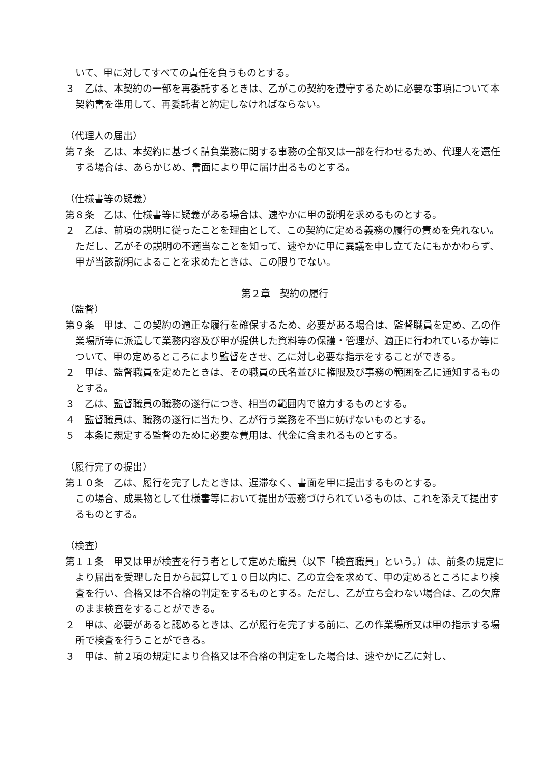いて、甲に対してすべての責任を負うものとする。
３　乙は、本契約の一部を再委託するときは、乙がこの契約を遵守するために必要な事項について本契約書を準用して、再委託者と約定しなければならない。
（代理人の届出）
第７条　乙は、本契約に基づく請負業務に関する事務の全部又は一部を行わせるため、代理人を選任する場合は、あらかじめ、書面により甲に届け出るものとする。
（仕様書等の疑義）
第８条　乙は、仕様書等に疑義がある場合は、速やかに甲の説明を求めるものとする。
２　乙は、前項の説明に従ったことを理由として、この契約に定める義務の履行の責めを免れない。ただし、乙がその説明の不適当なことを知って、速やかに甲に異議を申し立てたにもかかわらず、甲が当該説明によることを求めたときは、この限りでない。
第２章　契約の履行
（監督）
第９条　甲は、この契約の適正な履行を確保するため、必要がある場合は、監督職員を定め、乙の作業場所等に派遣して業務内容及び甲が提供した資料等の保護・管理が、適正に行われているか等について、甲の定めるところにより監督をさせ、乙に対し必要な指示をすることができる。
２　甲は、監督職員を定めたときは、その職員の氏名並びに権限及び事務の範囲を乙に通知するものとする。
３　乙は、監督職員の職務の遂行につき、相当の範囲内で協力するものとする。
４　監督職員は、職務の遂行に当たり、乙が行う業務を不当に妨げないものとする。
５　本条に規定する監督のために必要な費用は、代金に含まれるものとする。
（履行完了の提出）
第１０条　乙は、履行を完了したときは、遅滞なく、書面を甲に提出するものとする。
この場合、成果物として仕様書等において提出が義務づけられているものは、これを添えて提出するものとする。
（検査）
第１１条　甲又は甲が検査を行う者として定めた職員（以下「検査職員」という。）は、前条の規定により届出を受理した日から起算して１０日以内に、乙の立会を求めて、甲の定めるところにより検査を行い、合格又は不合格の判定をするものとする。ただし、乙が立ち会わない場合は、乙の欠席のまま検査をすることができる。
２　甲は、必要があると認めるときは、乙が履行を完了する前に、乙の作業場所又は甲の指示する場所で検査を行うことができる。
３　甲は、前２項の規定により合格又は不合格の判定をした場合は、速やかに乙に対し、